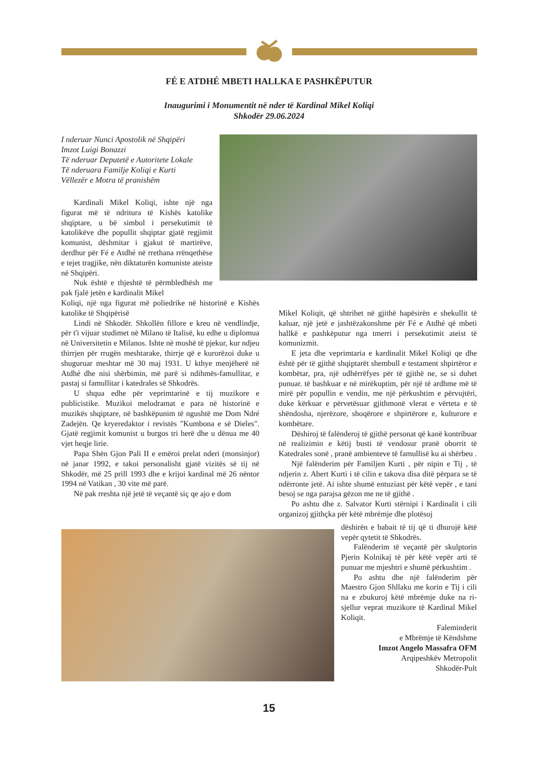FÉ E ATDHÉ MBETI HALLKA E PASHKËPUTUR
Inaugurimi i Monumentit në nder të Kardinal Mikel Koliqi
Shkodër 29.06.2024
I nderuar Nunci Apostolik në Shqipëri
Imzot Luigi Bonazzi
Të nderuar Deputetë e Autoritete Lokale
Të nderuara Familje Koliqi e Kurti
Vëllezër e Motra të pranishëm
Kardinali Mikel Koliqi, ishte një nga figurat më të ndritura të Kishës katolike shqiptare, u bë simbol i persekutimit të katolikëve dhe popullit shqiptar gjatë regjimit komunist, dëshmitar i gjakut të martirëve, derdhur për Fé e Atdhé në rrethana rrënqethëse e tejet tragjike, nën diktaturën komuniste ateiste në Shqipëri.
Nuk është e thjeshtë të përmbledhësh me pak fjalë jetën e kardinalit Mikel
Koliqi, një nga figurat më poliedrike në historinë e Kishës katolike të Shqipërisë
Lindi në Shkodër. Shkollën fillore e kreu në vendlindje, për t'i vijuar studimet në Milano të Italisë, ku edhe u diplomua në Universitetin e Milanos. Ishte në moshë të pjekur, kur ndjeu thirrjen për rrugën meshtarake, thirrje që e kurorëzoi duke u shuguruar meshtar më 30 maj 1931. U kthye menjëherë në Atdhé dhe nisi shërbimin, më parë si ndihmës-famullitar, e pastaj si famullitar i katedrales së Shkodrës.
U shqua edhe për veprimtarinë e tij muzikore e publicistike. Muzikoi melodramat e para në historinë e muzikës shqiptare, në bashkëpunim të ngushtë me Dom Ndré Zadejën. Qe kryeredaktor i revistës "Kumbona e së Dieles". Gjatë regjimit komunist u burgos tri herë dhe u dënua me 40 vjet heqje lirie.
Papa Shën Gjon Pali II e emëroi prelat nderi (monsinjor) në janar 1992, e takoi personalisht gjatë vizitës së tij në Shkodër, më 25 prill 1993 dhe e krijoi kardinal më 26 nëntor 1994 në Vatikan , 30 vite më parë.
Në pak rreshta një jetë të veçantë siç qe ajo e dom
Mikel Koliqit, që shtrihet në gjithë hapësirën e shekullit të kaluar, një jetë e jashtëzakonshme për Fé e Atdhé që mbeti hallkë e pashkëputur nga tmerri i persekutimit ateist të komunizmit.
E jeta dhe veprimtaria e kardinalit Mikel Koliqi qe dhe është për të gjithë shqiptarët shembull e testament shpirtëror e kombëtar, pra, një udhërrëfyes për të gjithë ne, se si duhet punuar. të bashkuar e në mirëkuptim, për një të ardhme më të mirë për popullin e vendin, me një përkushtim e përvujtëri, duke kërkuar e përvetësuar gjithmonë vlerat e vërteta e të shëndosha, njerëzore, shoqërore e shpirtërore e, kulturore e kombëtare.
Dëshiroj të falënderoj të gjithë personat që kanë kontribuar në realizimin e këtij busti të vendosur pranë oborrit të Katedrales sonë , pranë ambienteve të famullisë ku ai shërbeu .
Një falënderim për Familjen Kurti , për nipin e Tij , të ndjerin z. Abert Kurti i të cilin e takova disa ditë përpara se të ndërronte jetë. Ai ishte shumë entuziast për këtë vepër , e tani besoj se nga parajsa gëzon me ne të gjithë .
Po ashtu dhe z. Salvator Kurti stërnipi i Kardinalit i cili organizoj gjithçka për këtë mbrëmje dhe plotësoj
dëshirën e babait të tij që ti dhurojë këtë vepër qytetit të Shkodrës.
Falënderim të veçantë për skulptorin Pjerin Kolnikaj të për këtë vepër arti të punuar me mjeshtri e shumë përkushtim .
Po ashtu dhe një falënderim për Maestro Gjon Shllaku me korin e Tij i cili na e zbukuroj këtë mbrëmje duke na ri-sjellur veprat muzikore të Kardinal Mikel Koliqit.
Faleminderit
e Mbrëmje të Këndshme
Imzot Angelo Massafra OFM
Arqipeshkëv Metropolit
Shkodër-Pult
15